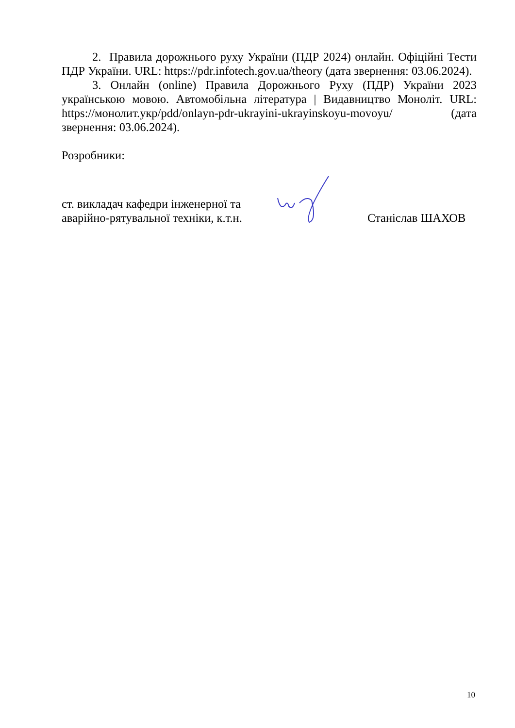2. Правила дорожнього руху України (ПДР 2024) онлайн. Офіційні Тести ПДР України. URL: https://pdr.infotech.gov.ua/theory (дата звернення: 03.06.2024).
3. Онлайн (online) Правила Дорожнього Руху (ПДР) України 2023 українською мовою. Автомобільна література | Видавництво Моноліт. URL: https://монолит.укр/pdd/onlayn-pdr-ukrayini-ukrayinskoyu-movoyu/ (дата звернення: 03.06.2024).
Розробники:
ст. викладач кафедри інженерної та аварійно-рятувальної техніки, к.т.н.
Станіслав ШАХОВ
10